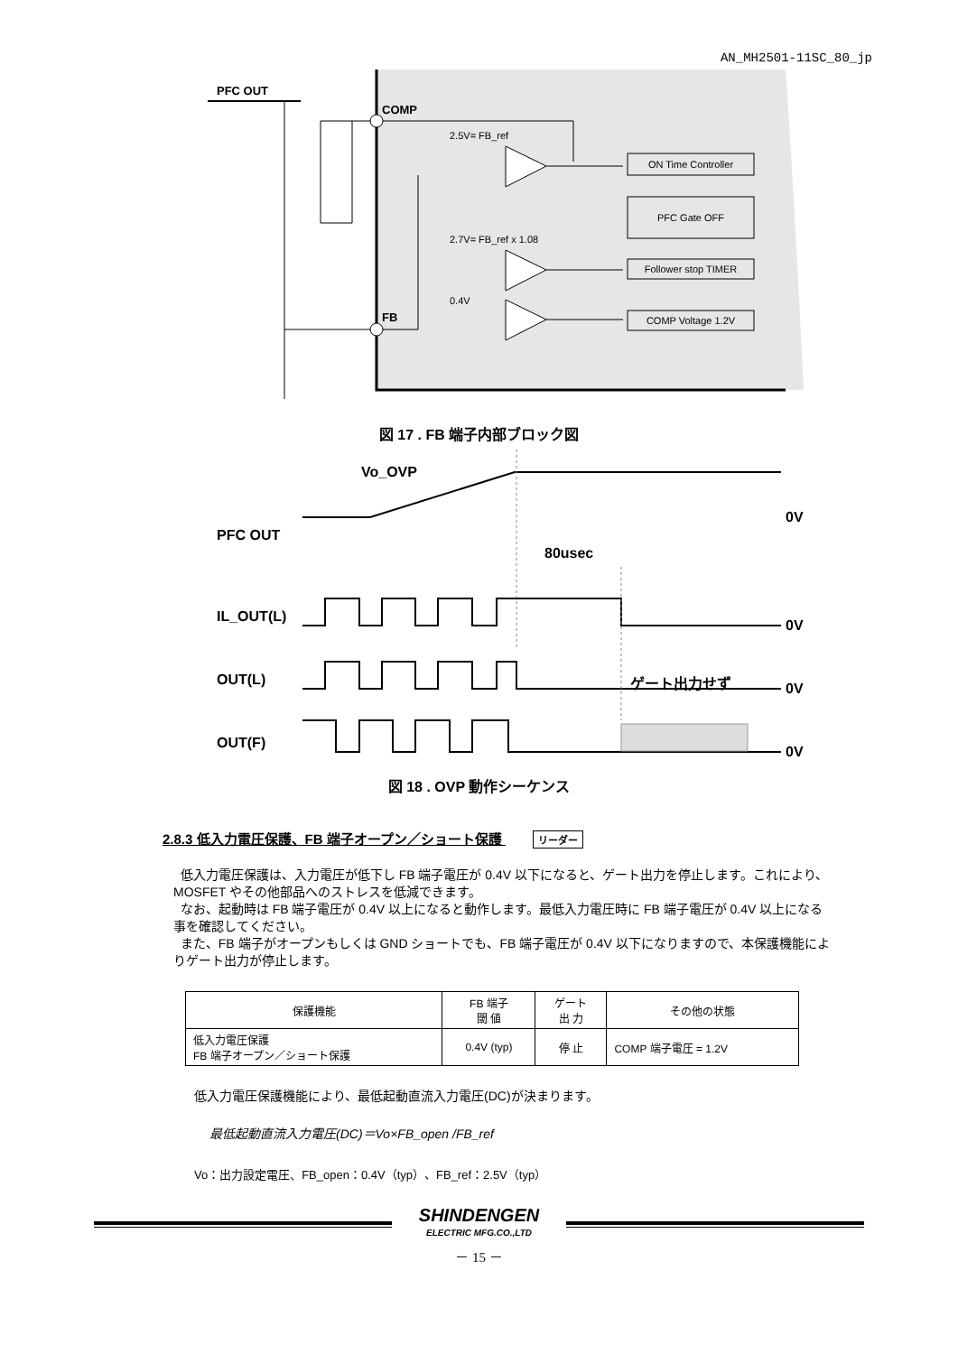AN_MH2501-11SC_80_jp
PFC OUT
COMP
FB
2.5V= FB_ref
2.7V= FB_ref x 1.08
0.4V
ON Time Controller
PFC Gate OFF
Follower stop TIMER
COMP Voltage 1.2V
図 17 . FB 端子内部ブロック図
Vo_OVP
PFC OUT
80usec
IL_OUT(L)
OUT(L)
OUT(F)
0V
0V
0V
0V
ゲート出力せず
図 18 . OVP 動作シーケンス
2.8.3 低入力電圧保護、FB 端子オープン／ショート保護 リーダー
低入力電圧保護は、入力電圧が低下し FB 端子電圧が 0.4V 以下になると、ゲート出力を停止します。これにより、MOSFET やその他部品へのストレスを低減できます。
なお、起動時は FB 端子電圧が 0.4V 以上になると動作します。最低入力電圧時に FB 端子電圧が 0.4V 以上になる事を確認してください。
また、FB 端子がオープンもしくは GND ショートでも、FB 端子電圧が 0.4V 以下になりますので、本保護機能によりゲート出力が停止します。
| 保護機能 | FB 端子 閾 値 | ゲート 出 力 | その他の状態 |
| --- | --- | --- | --- |
| 低入力電圧保護 FB 端子オープン／ショート保護 | 0.4V (typ) | 停 止 | COMP 端子電圧 = 1.2V |
低入力電圧保護機能により、最低起動直流入力電圧(DC)が決まります。
最低起動直流入力電圧(DC)＝Vo×FB_open /FB_ref
Vo：出力設定電圧、FB_open：0.4V（typ）、FB_ref：2.5V（typ）
SHINDENGEN
ELECTRIC MFG.CO.,LTD
－ 15 －